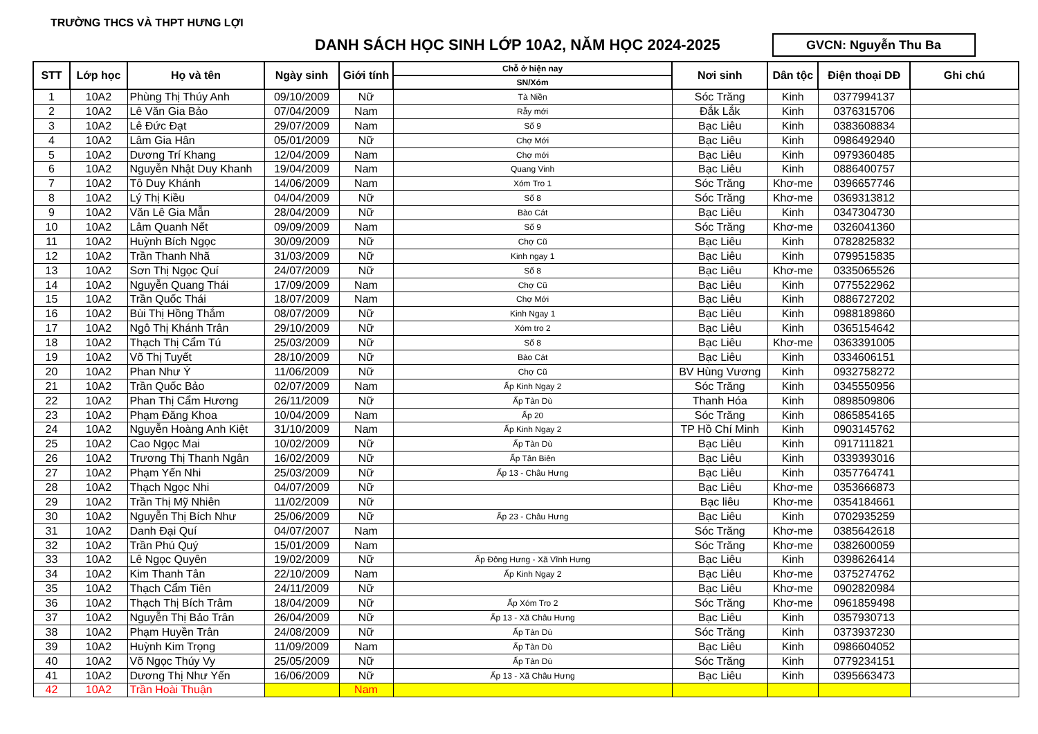TRƯỜNG THCS VÀ THPT HƯNG LỢI
DANH SÁCH HỌC SINH LỚP 10A2, NĂM HỌC 2024-2025
GVCN: Nguyễn Thu Ba
| STT | Lớp học | Họ và tên | Ngày sinh | Giới tính | Chỗ ở hiện nay | Nơi sinh | Dân tộc | Điện thoại DĐ | Ghi chú |
| --- | --- | --- | --- | --- | --- | --- | --- | --- | --- |
| | | | | | SN/Xóm | | | | |
| 1 | 10A2 | Phùng Thị Thúy Anh | 09/10/2009 | Nữ | Tà Niền | Sóc Trăng | Kinh | 0377994137 | |
| 2 | 10A2 | Lê Văn Gia Bảo | 07/04/2009 | Nam | Rẫy mới | Đắk Lắk | Kinh | 0376315706 | |
| 3 | 10A2 | Lê Đức Đạt | 29/07/2009 | Nam | Số 9 | Bạc Liêu | Kinh | 0383608834 | |
| 4 | 10A2 | Lâm Gia Hân | 05/01/2009 | Nữ | Chợ Mới | Bạc Liêu | Kinh | 0986492940 | |
| 5 | 10A2 | Dương Trí Khang | 12/04/2009 | Nam | Chợ mới | Bạc Liêu | Kinh | 0979360485 | |
| 6 | 10A2 | Nguyễn Nhật Duy Khanh | 19/04/2009 | Nam | Quang Vinh | Bạc Liêu | Kinh | 0886400757 | |
| 7 | 10A2 | Tô Duy Khánh | 14/06/2009 | Nam | Xóm Tro 1 | Sóc Trăng | Khơ-me | 0396657746 | |
| 8 | 10A2 | Lý Thị Kiều | 04/04/2009 | Nữ | Số 8 | Sóc Trăng | Khơ-me | 0369313812 | |
| 9 | 10A2 | Văn Lê Gia Mẫn | 28/04/2009 | Nữ | Bào Cát | Bạc Liêu | Kinh | 0347304730 | |
| 10 | 10A2 | Lâm Quanh Nết | 09/09/2009 | Nam | Số 9 | Sóc Trăng | Khơ-me | 0326041360 | |
| 11 | 10A2 | Huỳnh Bích Ngọc | 30/09/2009 | Nữ | Chợ Cũ | Bạc Liêu | Kinh | 0782825832 | |
| 12 | 10A2 | Trần Thanh Nhã | 31/03/2009 | Nữ | Kinh ngay 1 | Bạc Liêu | Kinh | 0799515835 | |
| 13 | 10A2 | Sơn Thị Ngọc Quí | 24/07/2009 | Nữ | Số 8 | Bạc Liêu | Khơ-me | 0335065526 | |
| 14 | 10A2 | Nguyễn Quang Thái | 17/09/2009 | Nam | Chợ Cũ | Bạc Liêu | Kinh | 0775522962 | |
| 15 | 10A2 | Trần Quốc Thái | 18/07/2009 | Nam | Chợ Mới | Bạc Liêu | Kinh | 0886727202 | |
| 16 | 10A2 | Bùi Thị Hồng Thắm | 08/07/2009 | Nữ | Kinh Ngay 1 | Bạc Liêu | Kinh | 0988189860 | |
| 17 | 10A2 | Ngô Thị Khánh Trân | 29/10/2009 | Nữ | Xóm tro 2 | Bạc Liêu | Kinh | 0365154642 | |
| 18 | 10A2 | Thạch Thị Cẩm Tú | 25/03/2009 | Nữ | Số 8 | Bạc Liêu | Khơ-me | 0363391005 | |
| 19 | 10A2 | Võ Thị Tuyết | 28/10/2009 | Nữ | Bào Cát | Bạc Liêu | Kinh | 0334606151 | |
| 20 | 10A2 | Phan Như Ý | 11/06/2009 | Nữ | Chợ Cũ | BV Hùng Vương | Kinh | 0932758272 | |
| 21 | 10A2 | Trần Quốc Bảo | 02/07/2009 | Nam | Ấp Kinh Ngay 2 | Sóc Trăng | Kinh | 0345550956 | |
| 22 | 10A2 | Phan Thị Cẩm Hương | 26/11/2009 | Nữ | Ấp Tàn Dù | Thanh Hóa | Kinh | 0898509806 | |
| 23 | 10A2 | Phạm Đăng Khoa | 10/04/2009 | Nam | Ấp 20 | Sóc Trăng | Kinh | 0865854165 | |
| 24 | 10A2 | Nguyễn Hoàng Anh Kiệt | 31/10/2009 | Nam | Ấp Kinh Ngay 2 | TP Hồ Chí Minh | Kinh | 0903145762 | |
| 25 | 10A2 | Cao Ngọc Mai | 10/02/2009 | Nữ | Ấp Tàn Dù | Bạc Liêu | Kinh | 0917111821 | |
| 26 | 10A2 | Trương Thị Thanh Ngân | 16/02/2009 | Nữ | Ấp Tân Biên | Bạc Liêu | Kinh | 0339393016 | |
| 27 | 10A2 | Phạm Yến Nhi | 25/03/2009 | Nữ | Ấp 13 - Châu Hưng | Bạc Liêu | Kinh | 0357764741 | |
| 28 | 10A2 | Thạch Ngọc Nhi | 04/07/2009 | Nữ | | Bạc Liêu | Khơ-me | 0353666873 | |
| 29 | 10A2 | Trần Thị Mỹ Nhiên | 11/02/2009 | Nữ | | Bạc liêu | Khơ-me | 0354184661 | |
| 30 | 10A2 | Nguyễn Thị Bích Như | 25/06/2009 | Nữ | Ấp 23 - Châu Hưng | Bạc Liêu | Kinh | 0702935259 | |
| 31 | 10A2 | Danh Đại Quí | 04/07/2007 | Nam | | Sóc Trăng | Khơ-me | 0385642618 | |
| 32 | 10A2 | Trần Phú Quý | 15/01/2009 | Nam | | Sóc Trăng | Khơ-me | 0382600059 | |
| 33 | 10A2 | Lê Ngọc Quyên | 19/02/2009 | Nữ | Ấp Đông Hưng - Xã Vĩnh Hưng | Bạc Liêu | Kinh | 0398626414 | |
| 34 | 10A2 | Kim Thanh Tân | 22/10/2009 | Nam | Ấp Kinh Ngay 2 | Bạc Liêu | Khơ-me | 0375274762 | |
| 35 | 10A2 | Thạch Cẩm Tiên | 24/11/2009 | Nữ | | Bạc Liêu | Khơ-me | 0902820984 | |
| 36 | 10A2 | Thạch Thị Bích Trâm | 18/04/2009 | Nữ | Ấp Xóm Tro 2 | Sóc Trăng | Khơ-me | 0961859498 | |
| 37 | 10A2 | Nguyễn Thị Bảo Trân | 26/04/2009 | Nữ | Ấp 13 - Xã Châu Hưng | Bạc Liêu | Kinh | 0357930713 | |
| 38 | 10A2 | Phạm Huyền Trân | 24/08/2009 | Nữ | Ấp Tàn Dù | Sóc Trăng | Kinh | 0373937230 | |
| 39 | 10A2 | Huỳnh Kim Trọng | 11/09/2009 | Nam | Ấp Tàn Dù | Bạc Liêu | Kinh | 0986604052 | |
| 40 | 10A2 | Võ Ngọc Thúy Vy | 25/05/2009 | Nữ | Ấp Tàn Dù | Sóc Trăng | Kinh | 0779234151 | |
| 41 | 10A2 | Dương Thị Như Yến | 16/06/2009 | Nữ | Ấp 13 - Xã Châu Hưng | Bạc Liêu | Kinh | 0395663473 | |
| 42 | 10A2 | Trần Hoài Thuận | | Nam | | | | | |